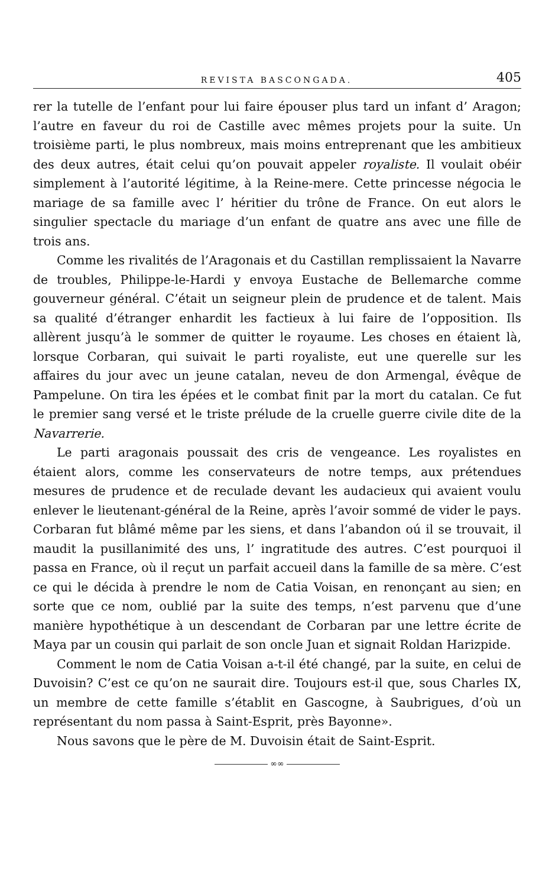REVISTA BASCONGADA. 405
rer la tutelle de l’enfant pour lui faire épouser plus tard un infant d’ Aragon; l’autre en faveur du roi de Castille avec mêmes projets pour la suite. Un troisième parti, le plus nombreux, mais moins entreprenant que les ambitieux des deux autres, était celui qu’on pouvait appeler royaliste. Il voulait obéir simplement à l’autorité légitime, à la Reine-mere. Cette princesse négocia le mariage de sa famille avec l’ héritier du trône de France. On eut alors le singulier spectacle du mariage d’un enfant de quatre ans avec une fille de trois ans.
Comme les rivalités de l’Aragonais et du Castillan remplissaient la Navarre de troubles, Philippe-le-Hardi y envoya Eustache de Bellemarche comme gouverneur général. C’était un seigneur plein de prudence et de talent. Mais sa qualité d’étranger enhardit les factieux à lui faire de l’opposition. Ils allèrent jusqu’à le sommer de quitter le royaume. Les choses en étaient là, lorsque Corbaran, qui suivait le parti royaliste, eut une querelle sur les affaires du jour avec un jeune catalan, neveu de don Armengal, évêque de Pampelune. On tira les épées et le combat finit par la mort du catalan. Ce fut le premier sang versé et le triste prélude de la cruelle guerre civile dite de la Navarrerie.
Le parti aragonais poussait des cris de vengeance. Les royalistes en étaient alors, comme les conservateurs de notre temps, aux prétendues mesures de prudence et de reculade devant les audacieux qui avaient voulu enlever le lieutenant-général de la Reine, après l’avoir sommé de vider le pays. Corbaran fut blâmé même par les siens, et dans l’abandon oú il se trouvait, il maudit la pusillanimité des uns, l’ ingratitude des autres. C’est pourquoi il passa en France, où il reçut un parfait accueil dans la famille de sa mère. C‘est ce qui le décida à prendre le nom de Catia Voisan, en renonçant au sien; en sorte que ce nom, oublié par la suite des temps, n’est parvenu que d’une manière hypothétique à un descendant de Corbaran par une lettre écrite de Maya par un cousin qui parlait de son oncle Juan et signait Roldan Harizpide.
Comment le nom de Catia Voisan a-t-il été changé, par la suite, en celui de Duvoisin? C’est ce qu’on ne saurait dire. Toujours est-il que, sous Charles IX, un membre de cette famille s’établit en Gascogne, à Saubrigues, d’où un représentant du nom passa à Saint-Esprit, près Bayonne».
Nous savons que le père de M. Duvoisin était de Saint-Esprit.
∞∞